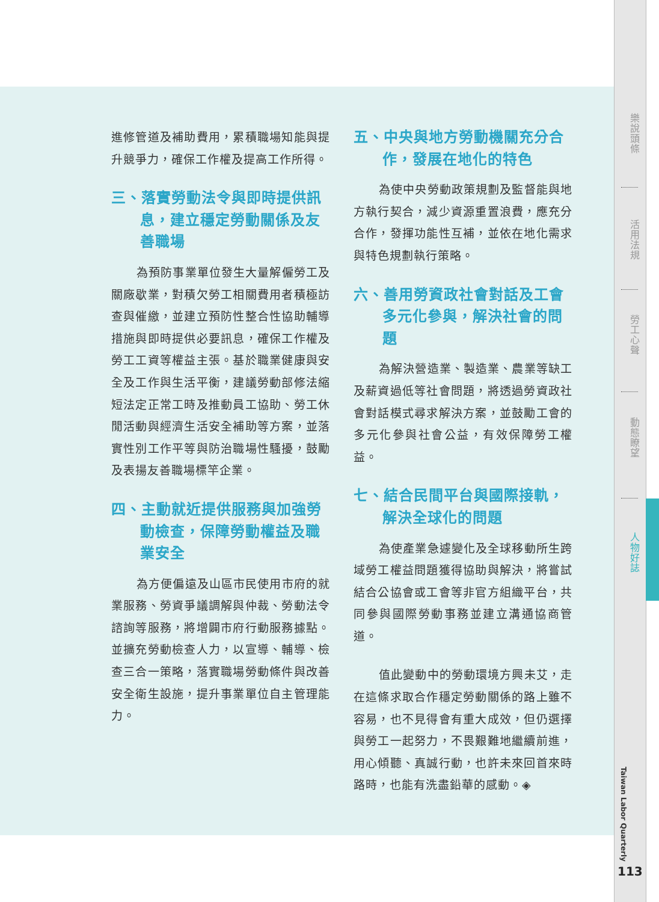進修管道及補助費用，累積職場知能與提升競爭力，確保工作權及提高工作所得。
三、落實勞動法令與即時提供訊息，建立穩定勞動關係及友善職場
為預防事業單位發生大量解僱勞工及關廠歇業，對積欠勞工相關費用者積極訪查與催繳，並建立預防性整合性協助輔導措施與即時提供必要訊息，確保工作權及勞工工資等權益主張。基於職業健康與安全及工作與生活平衡，建議勞動部修法縮短法定正常工時及推動員工協助、勞工休閒活動與經濟生活安全補助等方案，並落實性別工作平等與防治職場性騷擾，鼓勵及表揚友善職場標竿企業。
四、主動就近提供服務與加強勞動檢查，保障勞動權益及職業安全
為方便偏遠及山區市民使用市府的就業服務、勞資爭議調解與仲裁、勞動法令諮詢等服務，將增闢市府行動服務據點。並擴充勞動檢查人力，以宣導、輔導、檢查三合一策略，落實職場勞動條件與改善安全衛生設施，提升事業單位自主管理能力。
五、中央與地方勞動機關充分合作，發展在地化的特色
為使中央勞動政策規劃及監督能與地方執行契合，減少資源重置浪費，應充分合作，發揮功能性互補，並依在地化需求與特色規劃執行策略。
六、善用勞資政社會對話及工會多元化參與，解決社會的問題
為解決營造業、製造業、農業等缺工及薪資過低等社會問題，將透過勞資政社會對話模式尋求解決方案，並鼓勵工會的多元化參與社會公益，有效保障勞工權益。
七、結合民間平台與國際接軌，解決全球化的問題
為使產業急遽變化及全球移動所生跨域勞工權益問題獲得協助與解決，將嘗試結合公協會或工會等非官方組織平台，共同參與國際勞動事務並建立溝通協商管道。
值此變動中的勞動環境方興未艾，走在這條求取合作穩定勞動關係的路上雖不容易，也不見得會有重大成效，但仍選擇與勞工一起努力，不畏艱難地繼續前進，用心傾聽、真誠行動，也許未來回首來時路時，也能有洗盡鉛華的感動。◈
樂說頭條
活用法規
勞工心聲
動態瞭望
人物好誌
Taiwan Labor Quarterly
113